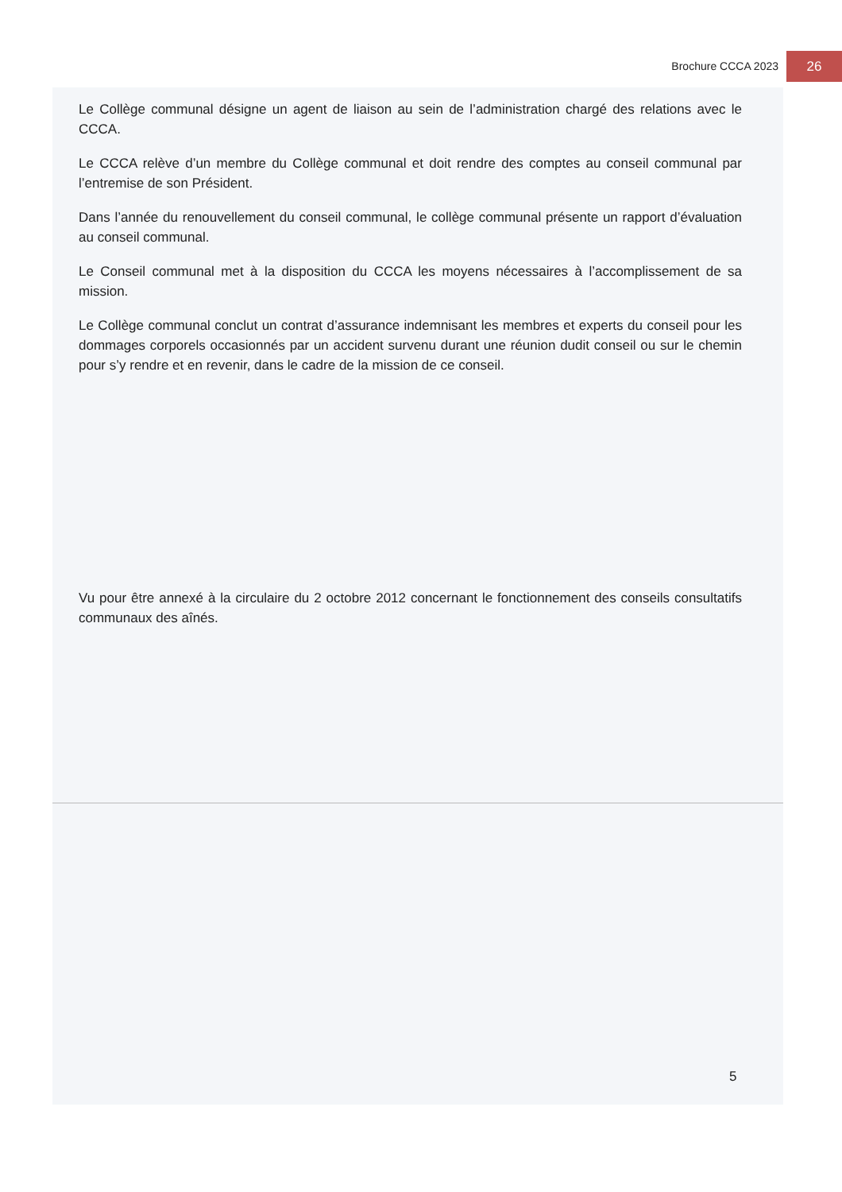Brochure CCCA 2023 26
Le Collège communal désigne un agent de liaison au sein de l’administration chargé des relations avec le CCCA.
Le CCCA relève d’un membre du Collège communal et doit rendre des comptes au conseil communal par l’entremise de son Président.
Dans l’année du renouvellement du conseil communal, le collège communal présente un rapport d’évaluation au conseil communal.
Le Conseil communal met à la disposition du CCCA les moyens nécessaires à l’accomplissement de sa mission.
Le Collège communal conclut un contrat d’assurance indemnisant les membres et experts du conseil pour les dommages corporels occasionnés par un accident survenu durant une réunion dudit conseil ou sur le chemin pour s’y rendre et en revenir, dans le cadre de la mission de ce conseil.
Vu pour être annexé à la circulaire du 2 octobre 2012 concernant le fonctionnement des conseils consultatifs communaux des aînés.
5